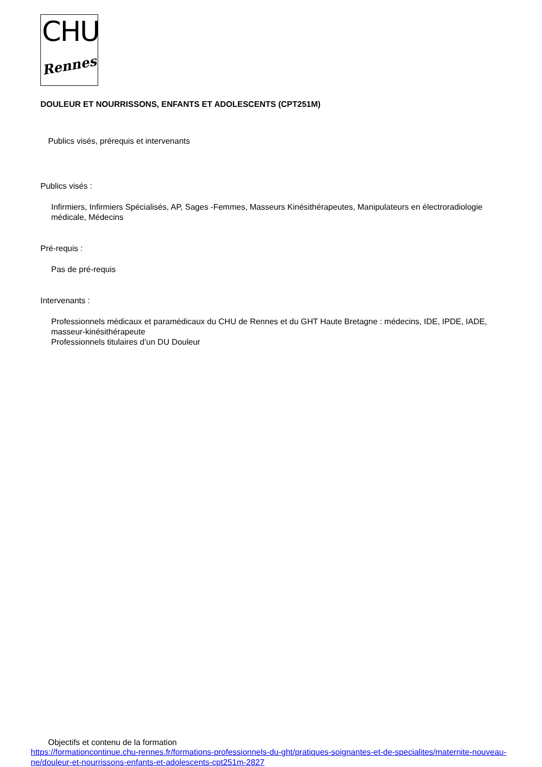CHU
Rennes
DOULEUR ET NOURRISSONS, ENFANTS ET ADOLESCENTS (CPT251M)
Publics visés, prérequis et intervenants
Publics visés :
Infirmiers, Infirmiers Spécialisés, AP, Sages -Femmes, Masseurs Kinésithérapeutes, Manipulateurs en électroradiologie médicale, Médecins
Pré-requis :
Pas de pré-requis
Intervenants :
Professionnels médicaux et paramédicaux du CHU de Rennes et du GHT Haute Bretagne : médecins, IDE, IPDE, IADE, masseur-kinésithérapeute
Professionnels titulaires d’un DU Douleur
Objectifs et contenu de la formation
https://formationcontinue.chu-rennes.fr/formations-professionnels-du-ght/pratiques-soignantes-et-de-specialites/maternite-nouveau-ne/douleur-et-nourrissons-enfants-et-adolescents-cpt251m-2827